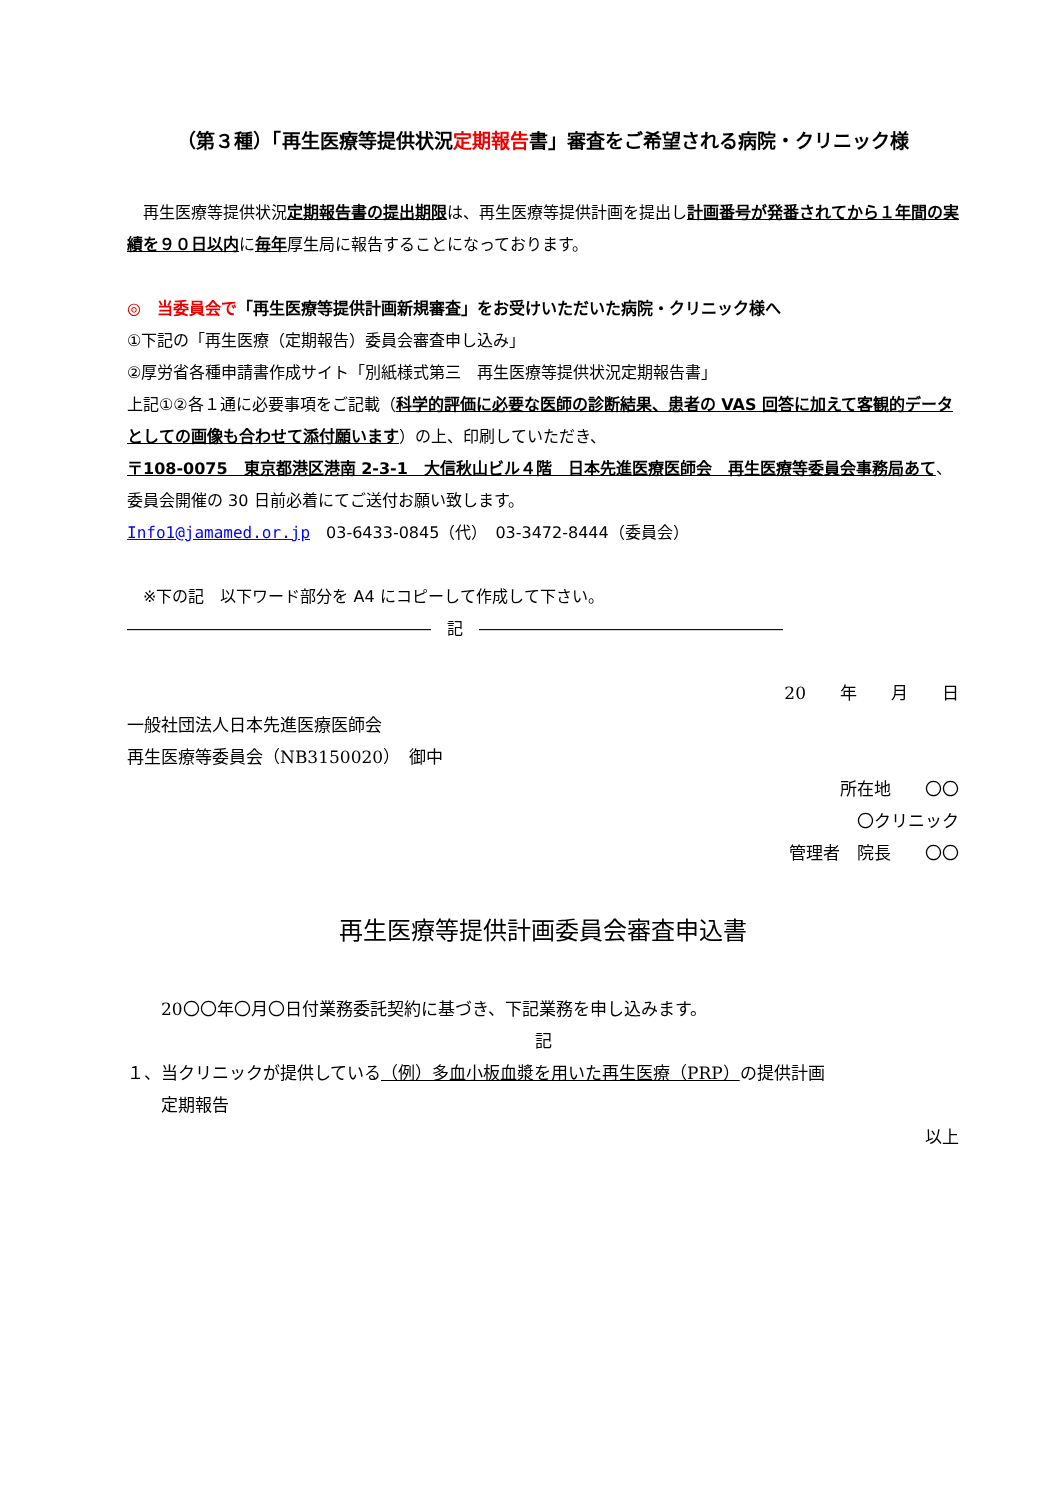（第３種）「再生医療等提供状況定期報告書」審査をご希望される病院・クリニック様
　再生医療等提供状況定期報告書の提出期限は、再生医療等提供計画を提出し計画番号が発番されてから１年間の実績を９０日以内に毎年厚生局に報告することになっております。
◎　当委員会で「再生医療等提供計画新規審査」をお受けいただいた病院・クリニック様へ
①下記の「再生医療（定期報告）委員会審査申し込み」
②厚労省各種申請書作成サイト「別紙様式第三　再生医療等提供状況定期報告書」
上記①②各１通に必要事項をご記載（科学的評価に必要な医師の診断結果、患者の VAS 回答に加えて客観的データとしての画像も合わせて添付願います）の上、印刷していただき、
〒108-0075　東京都港区港南 2-3-1　大信秋山ビル４階　日本先進医療医師会　再生医療等委員会事務局あて、委員会開催の 30 日前必着にてご送付お願い致します。
Info1@jamamed.or.jp　03-6433-0845（代）　03-3472-8444（委員会）
　※下の記　以下ワード部分を A4 にコピーして作成して下さい。
―――――――――――――――――――　記　―――――――――――――――――――
20　　年　　月　　日
一般社団法人日本先進医療医師会
再生医療等委員会（NB3150020）　御中
所在地　　〇〇
〇クリニック
管理者　院長　　〇〇
再生医療等提供計画委員会審査申込書
　　20〇〇年〇月〇日付業務委託契約に基づき、下記業務を申し込みます。
記
１、当クリニックが提供している（例）多血小板血漿を用いた再生医療（PRP）の提供計画
　　定期報告
以上